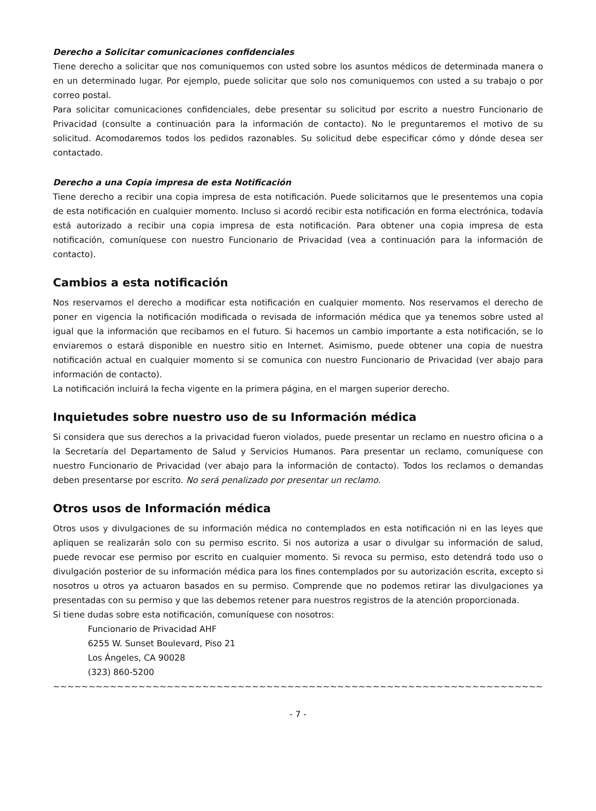Derecho a Solicitar comunicaciones confidenciales
Tiene derecho a solicitar que nos comuniquemos con usted sobre los asuntos médicos de determinada manera o en un determinado lugar. Por ejemplo, puede solicitar que solo nos comuniquemos con usted a su trabajo o por correo postal.
Para solicitar comunicaciones confidenciales, debe presentar su solicitud por escrito a nuestro Funcionario de Privacidad (consulte a continuación para la información de contacto). No le preguntaremos el motivo de su solicitud. Acomodaremos todos los pedidos razonables. Su solicitud debe especificar cómo y dónde desea ser contactado.
Derecho a una Copia impresa de esta Notificación
Tiene derecho a recibir una copia impresa de esta notificación. Puede solicitarnos que le presentemos una copia de esta notificación en cualquier momento. Incluso si acordó recibir esta notificación en forma electrónica, todavía está autorizado a recibir una copia impresa de esta notificación. Para obtener una copia impresa de esta notificación, comuníquese con nuestro Funcionario de Privacidad (vea a continuación para la información de contacto).
Cambios a esta notificación
Nos reservamos el derecho a modificar esta notificación en cualquier momento. Nos reservamos el derecho de poner en vigencia la notificación modificada o revisada de información médica que ya tenemos sobre usted al igual que la información que recibamos en el futuro. Si hacemos un cambio importante a esta notificación, se lo enviaremos o estará disponible en nuestro sitio en Internet. Asimismo, puede obtener una copia de nuestra notificación actual en cualquier momento si se comunica con nuestro Funcionario de Privacidad (ver abajo para información de contacto).
La notificación incluirá la fecha vigente en la primera página, en el margen superior derecho.
Inquietudes sobre nuestro uso de su Información médica
Si considera que sus derechos a la privacidad fueron violados, puede presentar un reclamo en nuestro oficina o a la Secretaría del Departamento de Salud y Servicios Humanos. Para presentar un reclamo, comuníquese con nuestro Funcionario de Privacidad (ver abajo para la información de contacto). Todos los reclamos o demandas deben presentarse por escrito. No será penalizado por presentar un reclamo.
Otros usos de Información médica
Otros usos y divulgaciones de su información médica no contemplados en esta notificación ni en las leyes que apliquen se realizarán solo con su permiso escrito. Si nos autoriza a usar o divulgar su información de salud, puede revocar ese permiso por escrito en cualquier momento. Si revoca su permiso, esto detendrá todo uso o divulgación posterior de su información médica para los fines contemplados por su autorización escrita, excepto si nosotros u otros ya actuaron basados en su permiso. Comprende que no podemos retirar las divulgaciones ya presentadas con su permiso y que las debemos retener para nuestros registros de la atención proporcionada.
Si tiene dudas sobre esta notificación, comuníquese con nosotros:
Funcionario de Privacidad AHF
6255 W. Sunset Boulevard, Piso 21
Los Ángeles, CA 90028
(323) 860-5200
~~~~~~~~~~~~~~~~~~~~~~~~~~~~~~~~~~~~~~~~~~~~~~~~~~~~~~~~~~~~~~~~~~~~~~~~
- 7 -